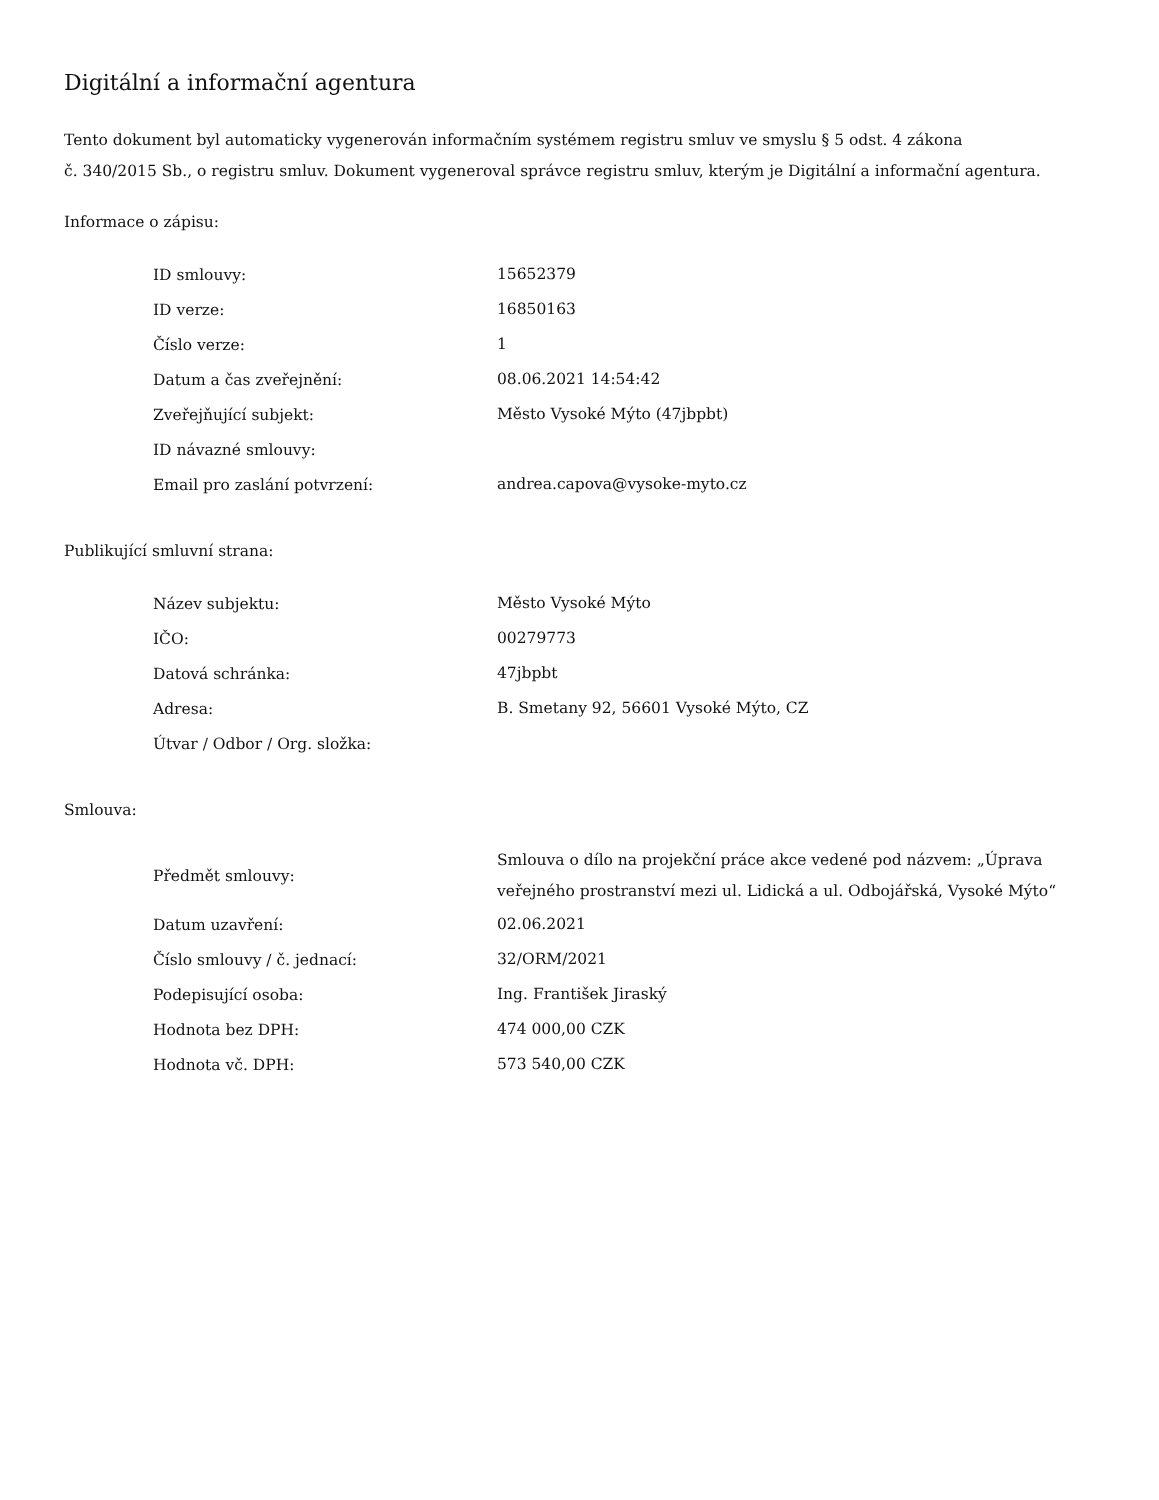Digitální a informační agentura
Tento dokument byl automaticky vygenerován informačním systémem registru smluv ve smyslu § 5 odst. 4 zákona
č. 340/2015 Sb., o registru smluv. Dokument vygeneroval správce registru smluv, kterým je Digitální a informační agentura.
Informace o zápisu:
| ID smlouvy: | 15652379 |
| ID verze: | 16850163 |
| Číslo verze: | 1 |
| Datum a čas zveřejnění: | 08.06.2021 14:54:42 |
| Zveřejňující subjekt: | Město Vysoké Mýto (47jbpbt) |
| ID návazné smlouvy: | |
| Email pro zaslání potvrzení: | andrea.capova@vysoke-myto.cz |
Publikující smluvní strana:
| Název subjektu: | Město Vysoké Mýto |
| IČO: | 00279773 |
| Datová schránka: | 47jbpbt |
| Adresa: | B. Smetany 92, 56601 Vysoké Mýto, CZ |
| Útvar / Odbor / Org. složka: | |
Smlouva:
| Předmět smlouvy: | Smlouva o dílo na projekční práce akce vedené pod názvem: „Úprava veřejného prostranství mezi ul. Lidická a ul. Odbojářská, Vysoké Mýto“ |
| Datum uzavření: | 02.06.2021 |
| Číslo smlouvy / č. jednací: | 32/ORM/2021 |
| Podepisující osoba: | Ing. František Jiraský |
| Hodnota bez DPH: | 474 000,00 CZK |
| Hodnota vč. DPH: | 573 540,00 CZK |